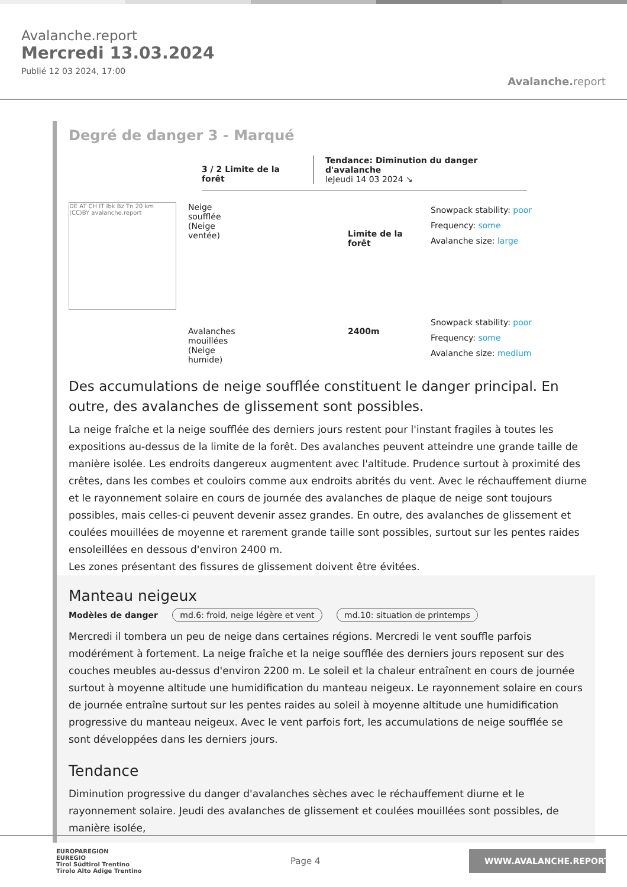Avalanche.report
Mercredi 13.03.2024
Publié 12 03 2024, 17:00
Avalanche. report
Degré de danger 3 - Marqué
3 / 2 Limite de la forêt
Tendance: Diminution du danger d'avalanche
leJeudi 14 03 2024 ↘
DE AT CH IT Ibk Bz Tn 20 km (CC)BY avalanche.report
Neige soufflée (Neige ventée)
Limite de la forêt
Snowpack stability: poor
Frequency: some
Avalanche size: large
Avalanches mouillées (Neige humide)
2400m
Snowpack stability: poor
Frequency: some
Avalanche size: medium
Des accumulations de neige soufflée constituent le danger principal. En outre, des avalanches de glissement sont possibles.
La neige fraîche et la neige soufflée des derniers jours restent pour l'instant fragiles à toutes les expositions au-dessus de la limite de la forêt. Des avalanches peuvent atteindre une grande taille de manière isolée. Les endroits dangereux augmentent avec l'altitude. Prudence surtout à proximité des crêtes, dans les combes et couloirs comme aux endroits abrités du vent. Avec le réchauffement diurne et le rayonnement solaire en cours de journée des avalanches de plaque de neige sont toujours possibles, mais celles-ci peuvent devenir assez grandes. En outre, des avalanches de glissement et coulées mouillées de moyenne et rarement grande taille sont possibles, surtout sur les pentes raides ensoleillées en dessous d'environ 2400 m.
Les zones présentant des fissures de glissement doivent être évitées.
Manteau neigeux
Modèles de danger md.6: froid, neige légère et vent md.10: situation de printemps
Mercredi il tombera un peu de neige dans certaines régions. Mercredi le vent souffle parfois modérément à fortement. La neige fraîche et la neige soufflée des derniers jours reposent sur des couches meubles au-dessus d'environ 2200 m. Le soleil et la chaleur entraînent en cours de journée surtout à moyenne altitude une humidification du manteau neigeux. Le rayonnement solaire en cours de journée entraîne surtout sur les pentes raides au soleil à moyenne altitude une humidification progressive du manteau neigeux. Avec le vent parfois fort, les accumulations de neige soufflée se sont développées dans les derniers jours.
Tendance
Diminution progressive du danger d'avalanches sèches avec le réchauffement diurne et le rayonnement solaire. Jeudi des avalanches de glissement et coulées mouillées sont possibles, de manière isolée,
EUROPAREGION
EUREGIO
Tirol Südtirol Trentino
Tirolo Alto Adige Trentino
Page 4
WWW.AVALANCHE.REPORT/F